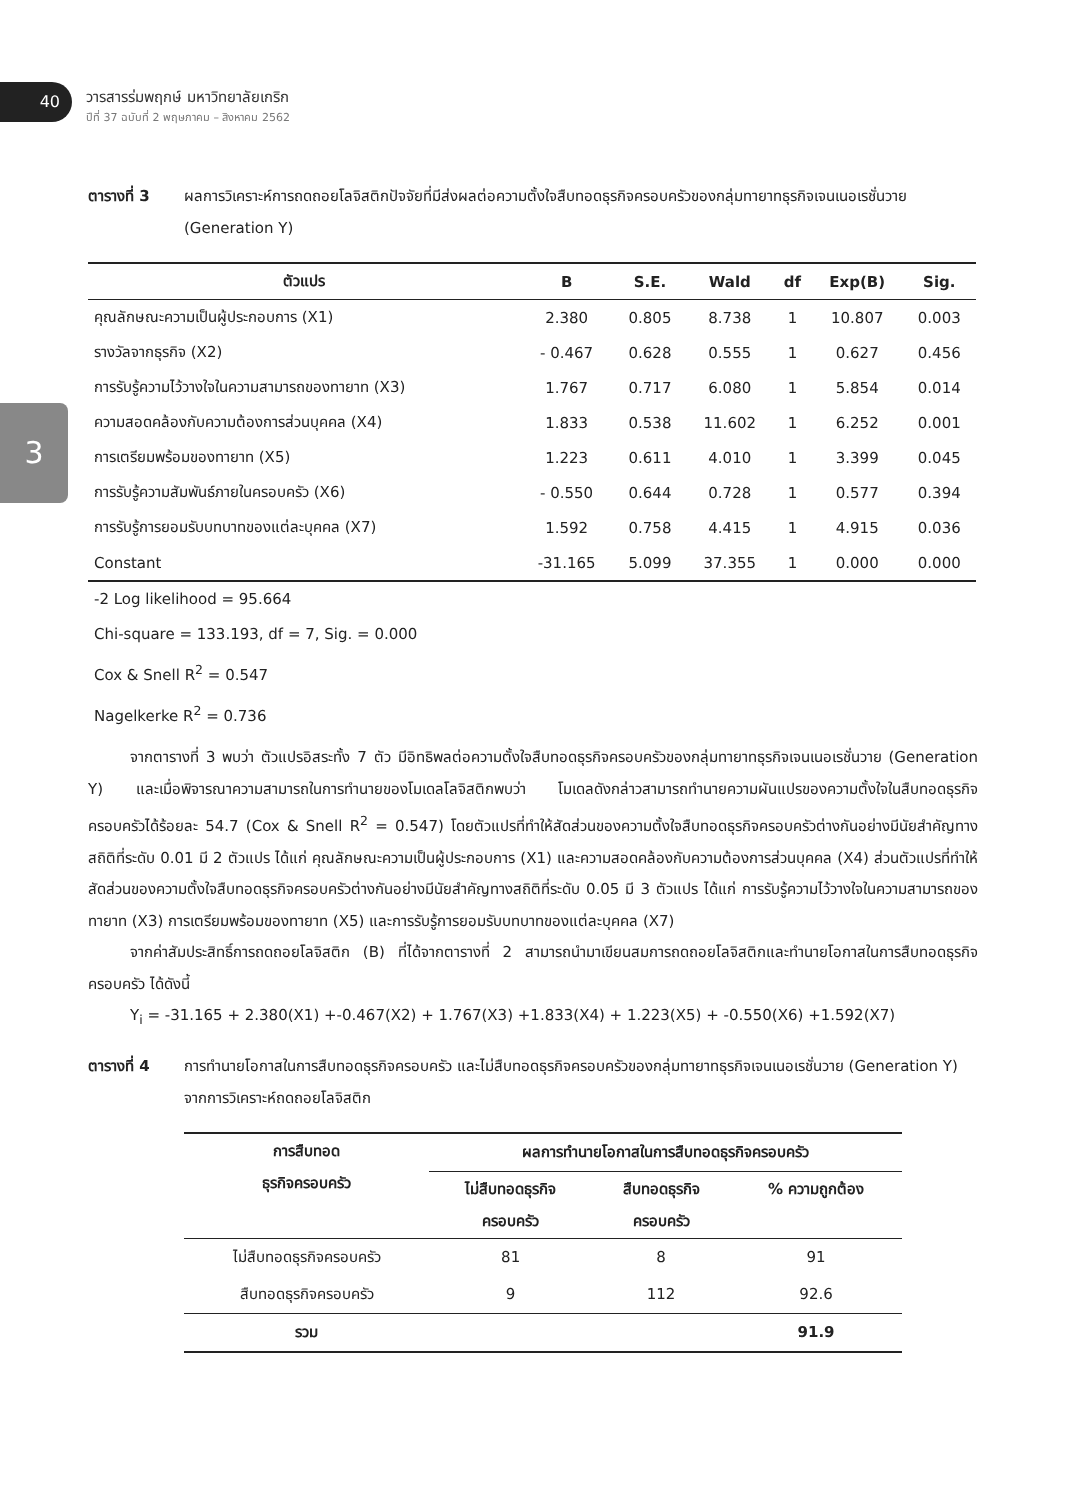40
วารสารร่มพฤกษ์ มหาวิทยาลัยเกริก
ปีที่ 37 ฉบับที่ 2 พฤษภาคม – สิงหาคม 2562
3
ตารางที่ 3 ผลการวิเคราะห์การถดถอยโลจิสติกปัจจัยที่มีส่งผลต่อความตั้งใจสืบทอดธุรกิจครอบครัวของกลุ่มทายาทธุรกิจเจนเนอเรชั่นวาย (Generation Y)
| ตัวแปร | B | S.E. | Wald | df | Exp(B) | Sig. |
| --- | --- | --- | --- | --- | --- | --- |
| คุณลักษณะความเป็นผู้ประกอบการ (X1) | 2.380 | 0.805 | 8.738 | 1 | 10.807 | 0.003 |
| รางวัลจากธุรกิจ (X2) | - 0.467 | 0.628 | 0.555 | 1 | 0.627 | 0.456 |
| การรับรู้ความไว้วางใจในความสามารถของทายาท (X3) | 1.767 | 0.717 | 6.080 | 1 | 5.854 | 0.014 |
| ความสอดคล้องกับความต้องการส่วนบุคคล (X4) | 1.833 | 0.538 | 11.602 | 1 | 6.252 | 0.001 |
| การเตรียมพร้อมของทายาท (X5) | 1.223 | 0.611 | 4.010 | 1 | 3.399 | 0.045 |
| การรับรู้ความสัมพันธ์ภายในครอบครัว (X6) | - 0.550 | 0.644 | 0.728 | 1 | 0.577 | 0.394 |
| การรับรู้การยอมรับบทบาทของแต่ละบุคคล (X7) | 1.592 | 0.758 | 4.415 | 1 | 4.915 | 0.036 |
| Constant | -31.165 | 5.099 | 37.355 | 1 | 0.000 | 0.000 |
-2 Log likelihood = 95.664
Chi-square = 133.193, df = 7, Sig. = 0.000
Cox & Snell R<sup>2</sup> = 0.547
Nagelkerke R<sup>2</sup> = 0.736
จากตารางที่ 3 พบว่า ตัวแปรอิสระทั้ง 7 ตัว มีอิทธิพลต่อความตั้งใจสืบทอดธุรกิจครอบครัวของกลุ่มทายาทธุรกิจเจนเนอเรชั่นวาย (Generation Y) และเมื่อพิจารณาความสามารถในการทำนายของโมเดลโลจิสติกพบว่า โมเดลดังกล่าวสามารถทำนายความผันแปรของความตั้งใจในสืบทอดธุรกิจครอบครัวได้ร้อยละ 54.7 (Cox & Snell R<sup>2</sup> = 0.547) โดยตัวแปรที่ทำให้สัดส่วนของความตั้งใจสืบทอดธุรกิจครอบครัวต่างกันอย่างมีนัยสำคัญทางสถิติที่ระดับ 0.01 มี 2 ตัวแปร ได้แก่ คุณลักษณะความเป็นผู้ประกอบการ (X1) และความสอดคล้องกับความต้องการส่วนบุคคล (X4) ส่วนตัวแปรที่ทำให้สัดส่วนของความตั้งใจสืบทอดธุรกิจครอบครัวต่างกันอย่างมีนัยสำคัญทางสถิติที่ระดับ 0.05 มี 3 ตัวแปร ได้แก่ การรับรู้ความไว้วางใจในความสามารถของทายาท (X3) การเตรียมพร้อมของทายาท (X5) และการรับรู้การยอมรับบทบาทของแต่ละบุคคล (X7)
จากค่าสัมประสิทธิ์การถดถอยโลจิสติก (B) ที่ได้จากตารางที่ 2 สามารถนำมาเขียนสมการถดถอยโลจิสติกและทำนายโอกาสในการสืบทอดธุรกิจครอบครัว ได้ดังนี้
Y<sub>i</sub> = -31.165 + 2.380(X1) +-0.467(X2) + 1.767(X3) +1.833(X4) + 1.223(X5) + -0.550(X6) +1.592(X7)
ตารางที่ 4 การทำนายโอกาสในการสืบทอดธุรกิจครอบครัว และไม่สืบทอดธุรกิจครอบครัวของกลุ่มทายาทธุรกิจเจนเนอเรชั่นวาย (Generation Y) จากการวิเคราะห์ถดถอยโลจิสติก
| การสืบทอด ธุรกิจครอบครัว | ผลการทำนายโอกาสในการสืบทอดธุรกิจครอบครัว | | |
| --- | --- | --- | --- |
| | ไม่สืบทอดธุรกิจ ครอบครัว | สืบทอดธุรกิจ ครอบครัว | % ความถูกต้อง |
| ไม่สืบทอดธุรกิจครอบครัว | 81 | 8 | 91 |
| สืบทอดธุรกิจครอบครัว | 9 | 112 | 92.6 |
| รวม | | | 91.9 |